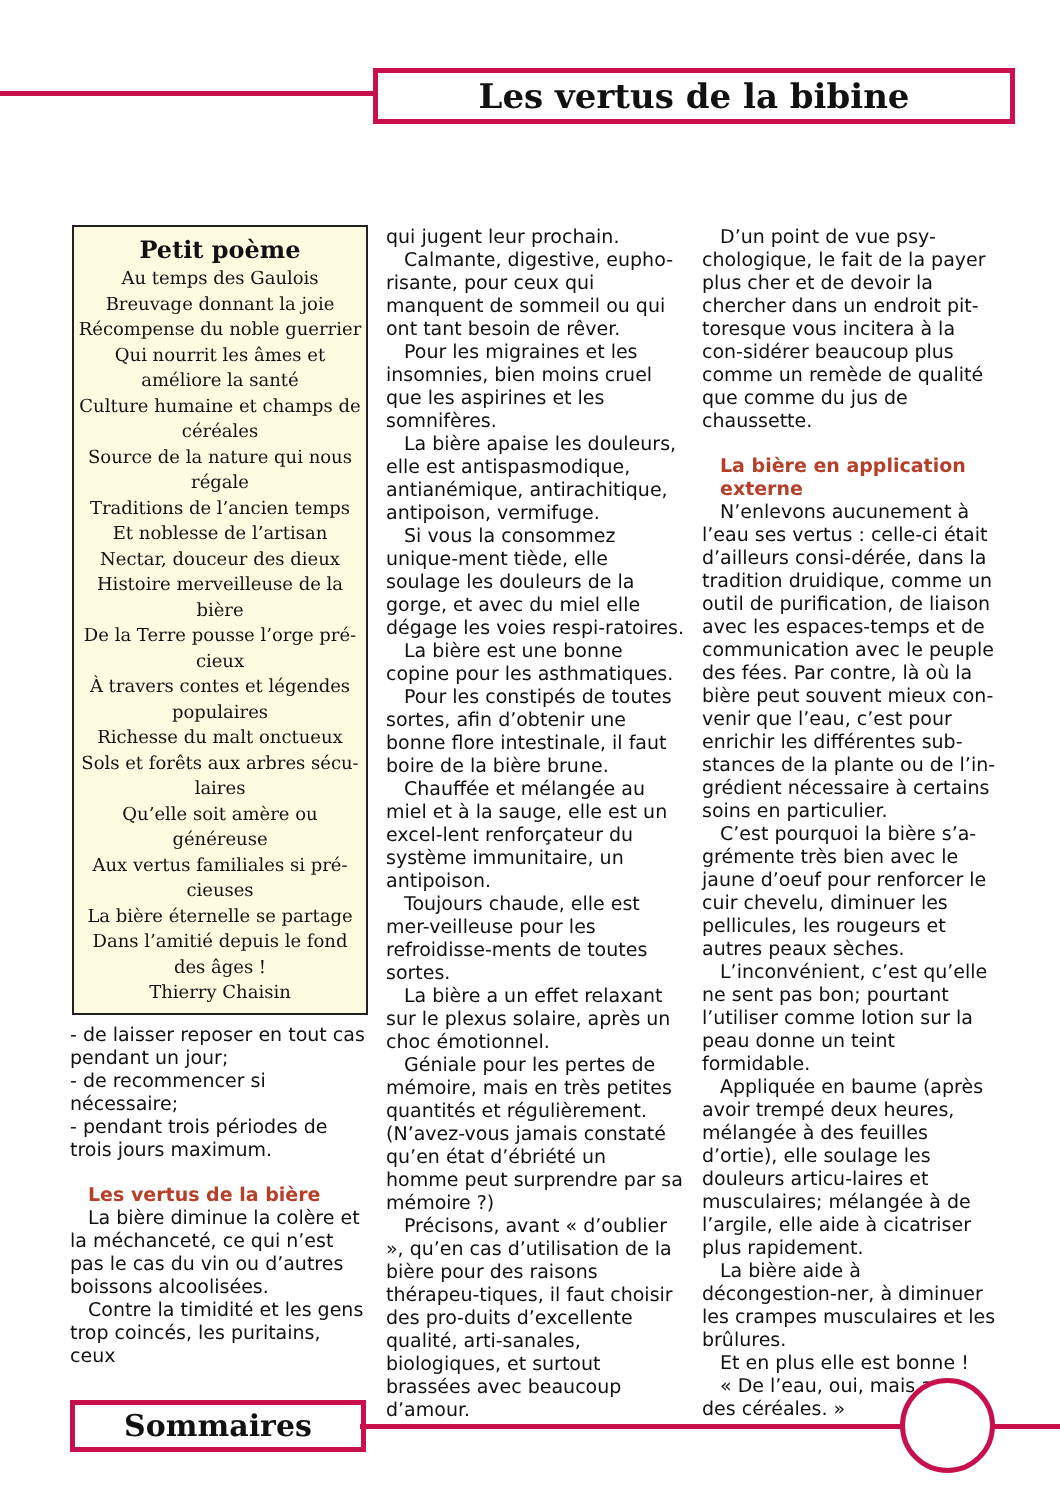Les vertus de la bibine
Petit poème
Au temps des Gaulois
Breuvage donnant la joie
Récompense du noble guerrier
Qui nourrit les âmes et améliore la santé
Culture humaine et champs de céréales
Source de la nature qui nous régale
Traditions de l’ancien temps
Et noblesse de l’artisan
Nectar, douceur des dieux
Histoire merveilleuse de la bière
De la Terre pousse l’orge pré-cieux
À travers contes et légendes populaires
Richesse du malt onctueux
Sols et forêts aux arbres sécu-laires
Qu’elle soit amère ou généreuse
Aux vertus familiales si pré-cieuses
La bière éternelle se partage
Dans l’amitié depuis le fond des âges !
Thierry Chaisin
- de laisser reposer en tout cas pendant un jour;
- de recommencer si nécessaire;
- pendant trois périodes de trois jours maximum.
Les vertus de la bière
La bière diminue la colère et la méchanceté, ce qui n’est pas le cas du vin ou d’autres boissons alcoolisées.
Contre la timidité et les gens trop coincés, les puritains, ceux
qui jugent leur prochain.
Calmante, digestive, eupho-risante, pour ceux qui manquent de sommeil ou qui ont tant besoin de rêver.
Pour les migraines et les insomnies, bien moins cruel que les aspirines et les somnifères.
La bière apaise les douleurs, elle est antispasmodique, antianémique, antirachitique, antipoison, vermifuge.
Si vous la consommez unique-ment tiède, elle soulage les douleurs de la gorge, et avec du miel elle dégage les voies respi-ratoires.
La bière est une bonne copine pour les asthmatiques.
Pour les constipés de toutes sortes, afin d’obtenir une bonne flore intestinale, il faut boire de la bière brune.
Chauffée et mélangée au miel et à la sauge, elle est un excel-lent renforçateur du système immunitaire, un antipoison.
Toujours chaude, elle est mer-veilleuse pour les refroidisse-ments de toutes sortes.
La bière a un effet relaxant sur le plexus solaire, après un choc émotionnel.
Géniale pour les pertes de mémoire, mais en très petites quantités et régulièrement. (N’avez-vous jamais constaté qu’en état d’ébriété un homme peut surprendre par sa mémoire ?)
Précisons, avant « d’oublier », qu’en cas d’utilisation de la bière pour des raisons thérapeu-tiques, il faut choisir des pro-duits d’excellente qualité, arti-sanales, biologiques, et surtout brassées avec beaucoup d’amour.
D’un point de vue psy-chologique, le fait de la payer plus cher et de devoir la chercher dans un endroit pit-toresque vous incitera à la con-sidérer beaucoup plus comme un remède de qualité que comme du jus de chaussette.
La bière en application externe
N’enlevons aucunement à l’eau ses vertus : celle-ci était d’ailleurs consi-dérée, dans la tradition druidique, comme un outil de purification, de liaison avec les espaces-temps et de communication avec le peuple des fées. Par contre, là où la bière peut souvent mieux con-venir que l’eau, c’est pour enrichir les différentes sub-stances de la plante ou de l’in-grédient nécessaire à certains soins en particulier.
C’est pourquoi la bière s’a-grémente très bien avec le jaune d’oeuf pour renforcer le cuir chevelu, diminuer les pellicules, les rougeurs et autres peaux sèches.
L’inconvénient, c’est qu’elle ne sent pas bon; pourtant l’utiliser comme lotion sur la peau donne un teint formidable.
Appliquée en baume (après avoir trempé deux heures, mélangée à des feuilles d’ortie), elle soulage les douleurs articu-laires et musculaires; mélangée à de l’argile, elle aide à cicatriser plus rapidement.
La bière aide à décongestion-ner, à diminuer les crampes musculaires et les brûlures.
Et en plus elle est bonne !
« De l’eau, oui, mais avec des céréales. »
Sommaires